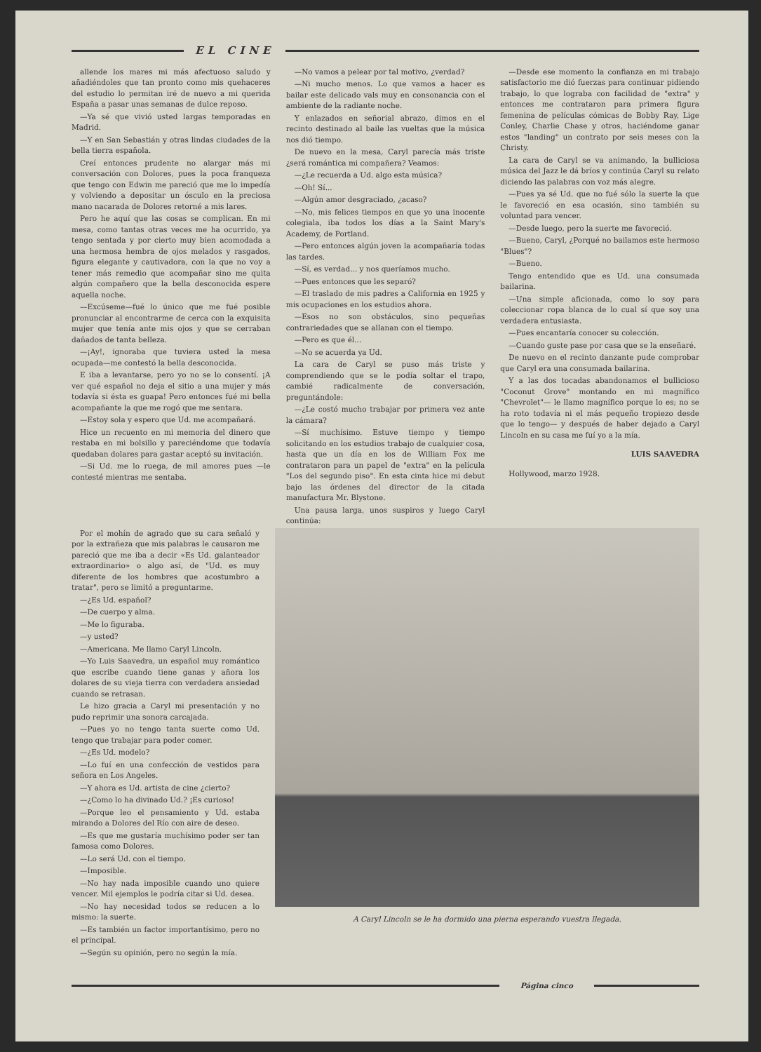EL CINE
allende los mares mi más afectuoso saludo y añadiéndoles que tan pronto como mis quehaceres del estudio lo permitan iré de nuevo a mi querida España a pasar unas semanas de dulce reposo.
—Ya sé que vivió usted largas temporadas en Madrid.
—Y en San Sebastián y otras lindas ciudades de la bella tierra española.
Creí entonces prudente no alargar más mi conversación con Dolores, pues la poca franqueza que tengo con Edwin me pareció que me lo impedía y volviendo a depositar un ósculo en la preciosa mano nacarada de Dolores retorné a mis lares.
Pero he aquí que las cosas se complican. En mi mesa, como tantas otras veces me ha ocurrido, ya tengo sentada y por cierto muy bien acomodada a una hermosa hembra de ojos melados y rasgados, figura elegante y cautivadora, con la que no voy a tener más remedio que acompañar sino me quita algún compañero que la bella desconocida espere aquella noche.
—Excúseme—fué lo único que me fué posible pronunciar al encontrarme de cerca con la exquisita mujer que tenía ante mis ojos y que se cerraban dañados de tanta belleza.
—¡Ay!, ignoraba que tuviera usted la mesa ocupada—me contestó la bella desconocida.
E iba a levantarse, pero yo no se lo consentí. ¡A ver qué español no deja el sitio a una mujer y más todavía si ésta es guapa! Pero entonces fué mi bella acompañante la que me rogó que me sentara.
—Estoy sola y espero que Ud. me acompañará.
Hice un recuento en mi memoria del dinero que restaba en mi bolsillo y pareciéndome que todavía quedaban dolares para gastar aceptó su invitación.
—Si Ud. me lo ruega, de mil amores pues —le contesté mientras me sentaba.
—No vamos a pelear por tal motivo, ¿verdad?
—Ni mucho menos. Lo que vamos a hacer es bailar este delicado vals muy en consonancia con el ambiente de la radiante noche.
Y enlazados en señorial abrazo, dimos en el recinto destinado al baile las vueltas que la música nos dió tiempo.
De nuevo en la mesa, Caryl parecía más triste ¿será romántica mi compañera? Veamos:
—¿Le recuerda a Ud. algo esta música?
—Oh! Sí...
—Algún amor desgraciado, ¿acaso?
—No, mis felices tiempos en que yo una inocente colegiala, iba todos los días a la Saint Mary's Academy, de Portland.
—Pero entonces algún joven la acompañaría todas las tardes.
—Sí, es verdad... y nos queríamos mucho.
—Pues entonces que les separó?
—El traslado de mis padres a California en 1925 y mis ocupaciones en los estudios ahora.
—Esos no son obstáculos, sino pequeñas contrariedades que se allanan con el tiempo.
—Pero es que él...
—No se acuerda ya Ud.
La cara de Caryl se puso más triste y comprendiendo que se le podía soltar el trapo, cambié radicalmente de conversación, preguntándole:
—¿Le costó mucho trabajar por primera vez ante la cámara?
—Sí muchísimo. Estuve tiempo y tiempo solicitando en los estudios trabajo de cualquier cosa, hasta que un día en los de William Fox me contrataron para un papel de "extra" en la película "Los del segundo piso". En esta cinta hice mi debut bajo las órdenes del director de la citada manufactura Mr. Blystone.
Una pausa larga, unos suspiros y luego Caryl continúa:
—Desde ese momento la confianza en mi trabajo satisfactorio me dió fuerzas para continuar pidiendo trabajo, lo que lograba con facilidad de "extra" y entonces me contrataron para primera figura femenina de películas cómicas de Bobby Ray, Lige Conley, Charlie Chase y otros, haciéndome ganar estos "landing" un contrato por seis meses con la Christy.
La cara de Caryl se va animando, la bulliciosa música del Jazz le dá bríos y continúa Caryl su relato diciendo las palabras con voz más alegre.
—Pues ya sé Ud. que no fué sólo la suerte la que le favoreció en esa ocasión, sino también su voluntad para vencer.
—Desde luego, pero la suerte me favoreció.
—Bueno, Caryl, ¿Porqué no bailamos este hermoso "Blues"?
—Bueno.
Tengo entendido que es Ud. una consumada bailarina.
—Una simple aficionada, como lo soy para coleccionar ropa blanca de lo cual sí que soy una verdadera entusiasta.
—Pues encantaría conocer su colección.
—Cuando guste pase por casa que se la enseñaré.
De nuevo en el recinto danzante pude comprobar que Caryl era una consumada bailarina.
Y a las dos tocadas abandonamos el bullicioso "Coconut Grove" montando en mi magnífico "Chevrolet"— le llamo magnífico porque lo es; no se ha roto todavía ni el más pequeño tropiezo desde que lo tengo— y después de haber dejado a Caryl Lincoln en su casa me fuí yo a la mía.
LUIS SAAVEDRA
Hollywood, marzo 1928.
Por el mohín de agrado que su cara señaló y por la extrañeza que mis palabras le causaron me pareció que me iba a decir «Es Ud. galanteador extraordinario» o algo así, de "Ud. es muy diferente de los hombres que acostumbro a tratar", pero se limitó a preguntarme.
—¿Es Ud. español?
—De cuerpo y alma.
—Me lo figuraba.
—y usted?
—Americana. Me llamo Caryl Lincoln.
—Yo Luis Saavedra, un español muy romántico que escribe cuando tiene ganas y añora los dolares de su vieja tierra con verdadera ansiedad cuando se retrasan.
Le hizo gracia a Caryl mi presentación y no pudo reprimir una sonora carcajada.
—Pues yo no tengo tanta suerte como Ud. tengo que trabajar para poder comer.
—¿Es Ud. modelo?
—Lo fuí en una confección de vestidos para señora en Los Angeles.
—Y ahora es Ud. artista de cine ¿cierto?
—¿Como lo ha divinado Ud.? ¡Es curioso!
—Porque leo el pensamiento y Ud. estaba mirando a Dolores del Río con aire de deseo.
—Es que me gustaría muchísimo poder ser tan famosa como Dolores.
—Lo será Ud. con el tiempo.
—Imposible.
—No hay nada imposible cuando uno quiere vencer. Mil ejemplos le podría citar si Ud. desea.
—No hay necesidad todos se reducen a lo mismo: la suerte.
—Es también un factor importantísimo, pero no el principal.
—Según su opinión, pero no según la mía.
A Caryl Lincoln se le ha dormido una pierna esperando vuestra llegada.
Página cinco